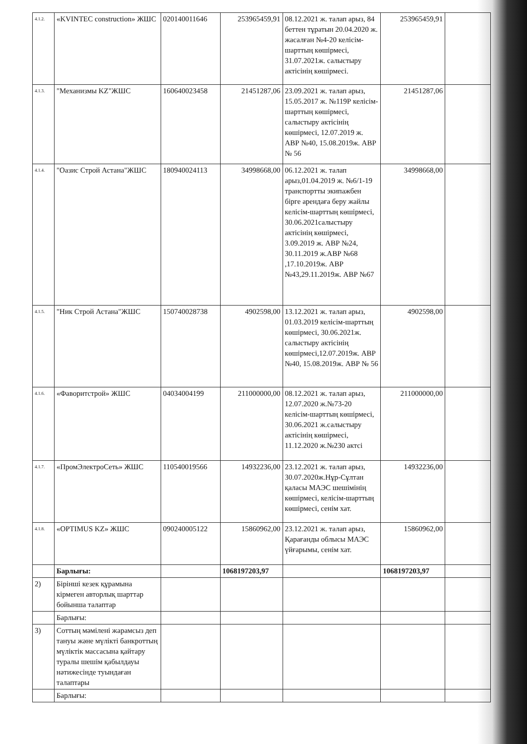| 4.1.2. | «KVINTEC construction» ЖШС | 020140011646 | 253965459,91 | 08.12.2021 ж. талап арыз, 84 беттен тұратын 20.04.2020 ж. жасалған №4-20 келісім-шарттың көшірмесі, 31.07.2021ж. салыстыру актісінің көшірмесі. | 253965459,91 | |
| 4.1.3. | "Механизмы KZ"ЖШС | 160640023458 | 21451287,06 | 23.09.2021 ж. талап арыз, 15.05.2017 ж. №119Р келісім-шарттың көшірмесі, салыстыру актісінің көшірмесі, 12.07.2019 ж. АВР №40, 15.08.2019ж. АВР № 56 | 21451287,06 | |
| 4.1.4. | "Оазис Строй Астана"ЖШС | 180940024113 | 34998668,00 | 06.12.2021 ж. талап арыз,01.04.2019 ж. №6/1-19 транспортты экипажбен бірге арендаға беру жайлы келісім-шарттың көшірмесі, 30.06.2021салыстыру актісінің көшірмесі, 3.09.2019 ж. АВР №24, 30.11.2019 ж.АВР №68 ,17.10.2019ж. АВР №43,29.11.2019ж. АВР №67 | 34998668,00 | |
| 4.1.5. | "Ник Строй Астана"ЖШС | 150740028738 | 4902598,00 | 13.12.2021 ж. талап арыз, 01.03.2019 келісім-шарттың көшірмесі, 30.06.2021ж. салыстыру актісінің көшірмесі,12.07.2019ж. АВР №40, 15.08.2019ж. АВР № 56 | 4902598,00 | |
| 4.1.6. | «Фаворитстрой» ЖШС | 04034004199 | 211000000,00 | 08.12.2021 ж. талап арыз, 12.07.2020 ж.№73-20 келісім-шарттың көшірмесі, 30.06.2021 ж.салыстыру актісінің көшірмесі, 11.12.2020 ж.№230 актсі | 211000000,00 | |
| 4.1.7. | «ПромЭлектроСеть» ЖШС | 110540019566 | 14932236,00 | 23.12.2021 ж. талап арыз, 30.07.2020ж.Нұр-Сұлтан қаласы МАЭС шешімінің көшірмесі, келісім-шарттың көшірмесі, сенім хат. | 14932236,00 | |
| 4.1.8. | «OPTIMUS KZ» ЖШС | 090240005122 | 15860962,00 | 23.12.2021 ж. талап арыз, Қарағанды облысы МАЭС үйғарымы, сенім хат. | 15860962,00 | |
| | Барлығы: | | 1068197203,97 | | 1068197203,97 | |
| 2) | Бірінші кезек құрамына кірмеген авторлық шарттар бойынша талаптар | | | | | |
| | Барлығы: | | | | | |
| 3) | Соттың мәмілені жарамсыз деп тануы және мүлікті банкроттың мүліктік массасына қайтару туралы шешім қабылдауы нәтижесінде туындаған талаптары | | | | | |
| | Барлығы: | | | | | |